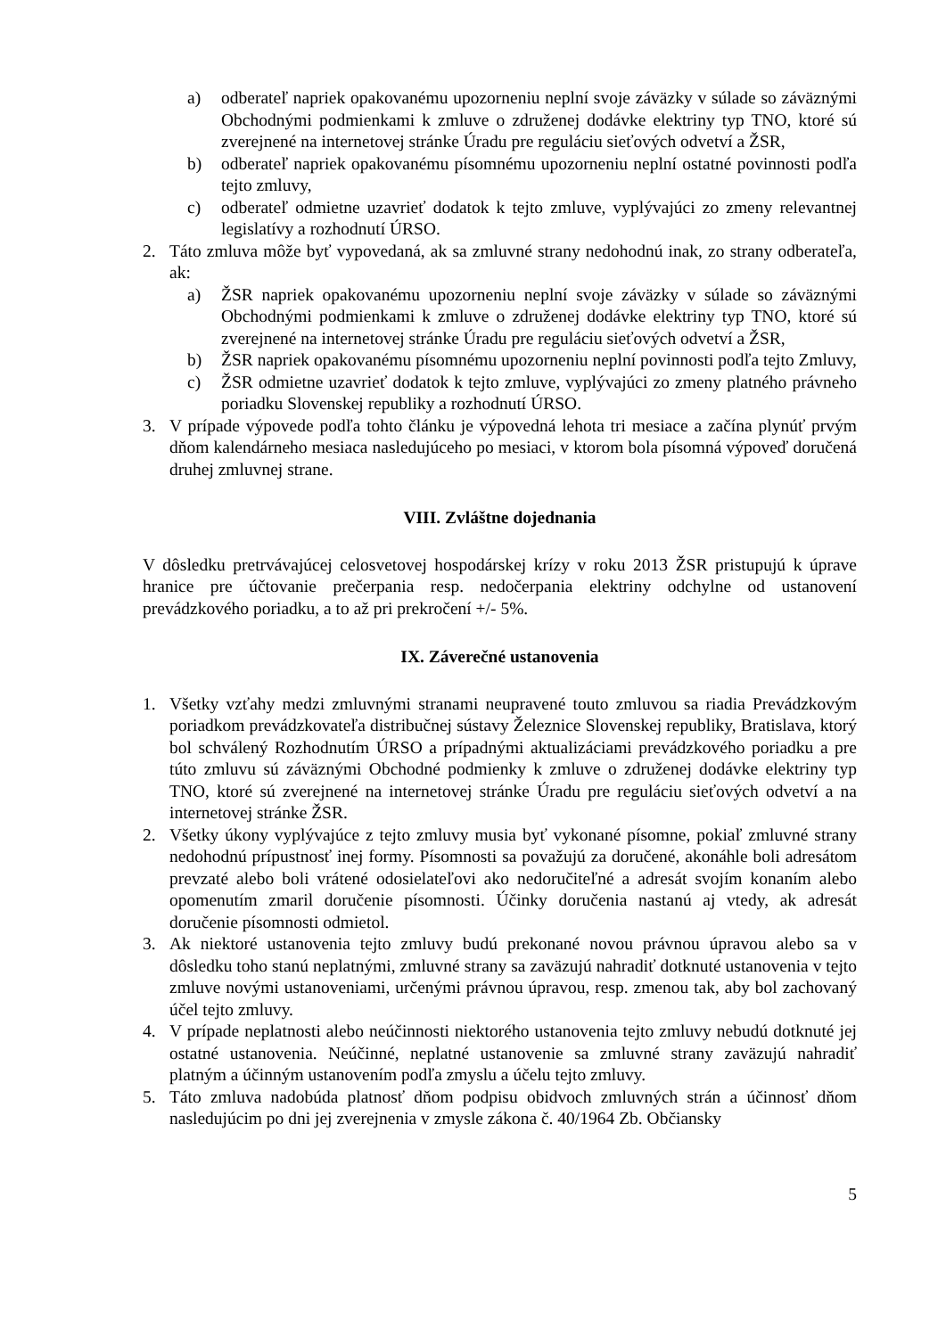a) odberateľ napriek opakovanému upozorneniu neplní svoje záväzky v súlade so záväznými Obchodnými podmienkami k zmluve o združenej dodávke elektriny typ TNO, ktoré sú zverejnené na internetovej stránke Úradu pre reguláciu sieťových odvetví a ŽSR,
b) odberateľ napriek opakovanému písomnému upozorneniu neplní ostatné povinnosti podľa tejto zmluvy,
c) odberateľ odmietne uzavrieť dodatok k tejto zmluve, vyplývajúci zo zmeny relevantnej legislatívy a rozhodnutí ÚRSO.
2. Táto zmluva môže byť vypovedaná, ak sa zmluvné strany nedohodnú inak, zo strany odberateľa, ak:
a) ŽSR napriek opakovanému upozorneniu neplní svoje záväzky v súlade so záväznými Obchodnými podmienkami k zmluve o združenej dodávke elektriny typ TNO, ktoré sú zverejnené na internetovej stránke Úradu pre reguláciu sieťových odvetví a ŽSR,
b) ŽSR napriek opakovanému písomnému upozorneniu neplní povinnosti podľa tejto Zmluvy,
c) ŽSR odmietne uzavrieť dodatok k tejto zmluve, vyplývajúci zo zmeny platného právneho poriadku Slovenskej republiky a rozhodnutí ÚRSO.
3. V prípade výpovede podľa tohto článku je výpovedná lehota tri mesiace a začína plynúť prvým dňom kalendárneho mesiaca nasledujúceho po mesiaci, v ktorom bola písomná výpoveď doručená druhej zmluvnej strane.
VIII. Zvláštne dojednania
V dôsledku pretrvávajúcej celosvetovej hospodárskej krízy v roku 2013 ŽSR pristupujú k úprave hranice pre účtovanie prečerpania resp. nedočerpania elektriny odchylne od ustanovení prevádzkového poriadku, a to až pri prekročení +/- 5%.
IX. Záverečné ustanovenia
1. Všetky vzťahy medzi zmluvnými stranami neupravené touto zmluvou sa riadia Prevádzkovým poriadkom prevádzkovateľa distribučnej sústavy Železnice Slovenskej republiky, Bratislava, ktorý bol schválený Rozhodnutím ÚRSO a prípadnými aktualizáciami prevádzkového poriadku a pre túto zmluvu sú záväznými Obchodné podmienky k zmluve o združenej dodávke elektriny typ TNO, ktoré sú zverejnené na internetovej stránke Úradu pre reguláciu sieťových odvetví a na internetovej stránke ŽSR.
2. Všetky úkony vyplývajúce z tejto zmluvy musia byť vykonané písomne, pokiaľ zmluvné strany nedohodnú prípustnosť inej formy. Písomnosti sa považujú za doručené, akonáhle boli adresátom prevzaté alebo boli vrátené odosielateľovi ako nedoručiteľné a adresát svojím konaním alebo opomenutím zmaril doručenie písomnosti. Účinky doručenia nastanú aj vtedy, ak adresát doručenie písomnosti odmietol.
3. Ak niektoré ustanovenia tejto zmluvy budú prekonané novou právnou úpravou alebo sa v dôsledku toho stanú neplatnými, zmluvné strany sa zaväzujú nahradiť dotknuté ustanovenia v tejto zmluve novými ustanoveniami, určenými právnou úpravou, resp. zmenou tak, aby bol zachovaný účel tejto zmluvy.
4. V prípade neplatnosti alebo neúčinnosti niektorého ustanovenia tejto zmluvy nebudú dotknuté jej ostatné ustanovenia. Neúčinné, neplatné ustanovenie sa zmluvné strany zaväzujú nahradiť platným a účinným ustanovením podľa zmyslu a účelu tejto zmluvy.
5. Táto zmluva nadobúda platnosť dňom podpisu obidvoch zmluvných strán a účinnosť dňom nasledujúcim po dni jej zverejnenia v zmysle zákona č. 40/1964 Zb. Občiansky
5